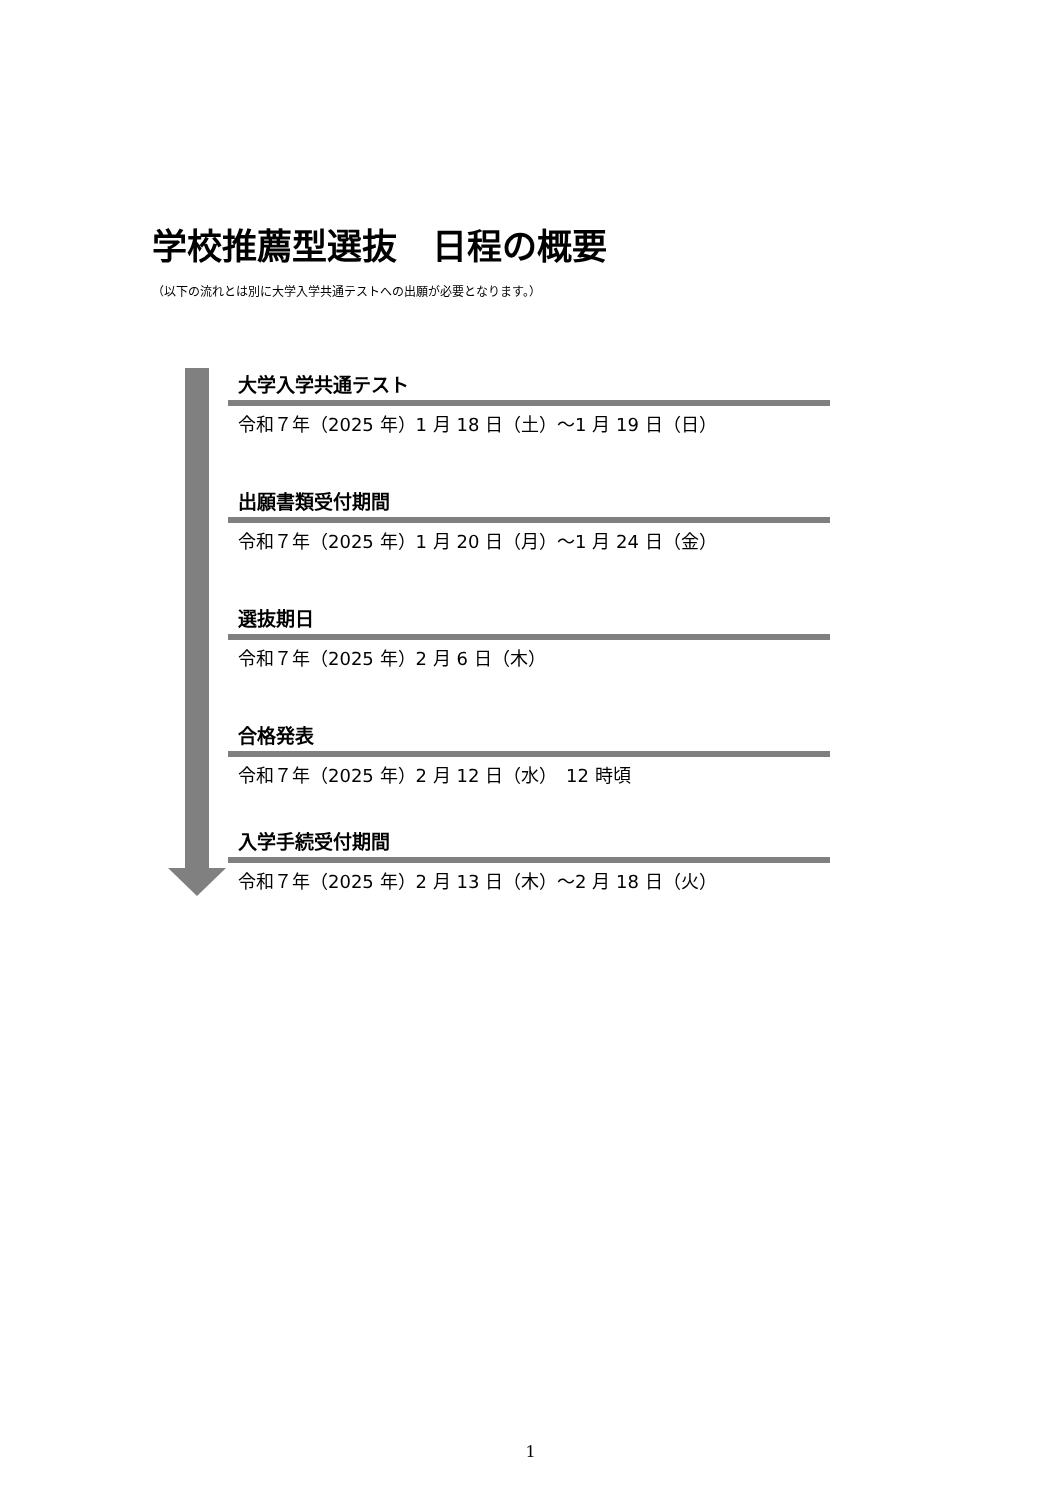学校推薦型選抜　日程の概要
（以下の流れとは別に大学入学共通テストへの出願が必要となります。）
大学入学共通テスト
令和７年（2025 年）1 月 18 日（土）～1 月 19 日（日）
出願書類受付期間
令和７年（2025 年）1 月 20 日（月）～1 月 24 日（金）
選抜期日
令和７年（2025 年）2 月 6 日（木）
合格発表
令和７年（2025 年）2 月 12 日（水）　12 時頃
入学手続受付期間
令和７年（2025 年）2 月 13 日（木）～2 月 18 日（火）
1